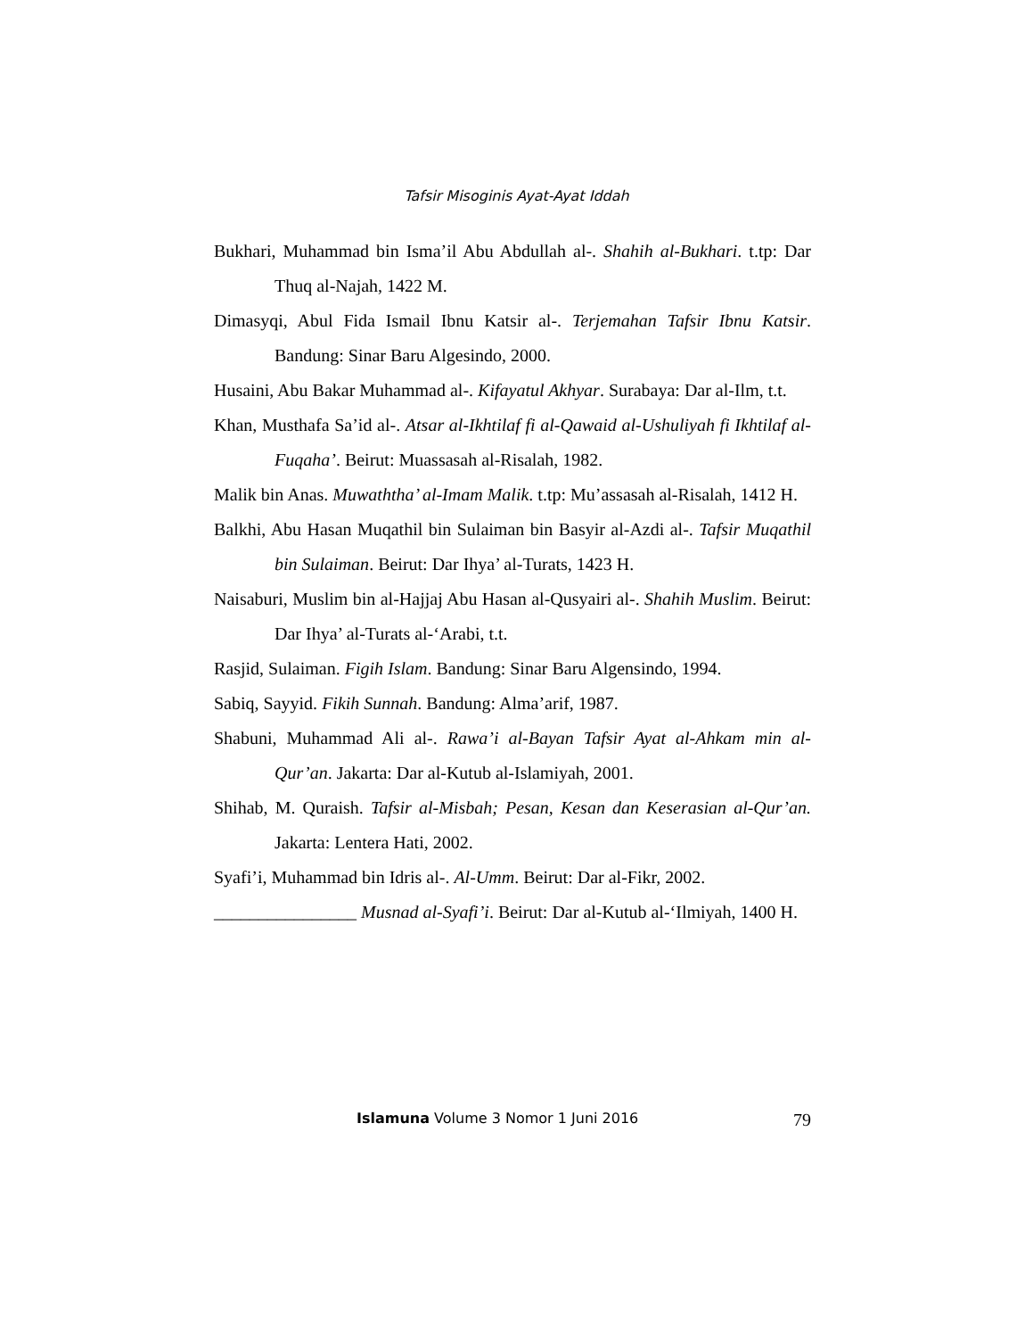Tafsir Misoginis Ayat-Ayat Iddah
Bukhari, Muhammad bin Isma’il Abu Abdullah al-. Shahih al-Bukhari. t.tp: Dar Thuq al-Najah, 1422 M.
Dimasyqi, Abul Fida Ismail Ibnu Katsir al-. Terjemahan Tafsir Ibnu Katsir. Bandung: Sinar Baru Algesindo, 2000.
Husaini, Abu Bakar Muhammad al-. Kifayatul Akhyar. Surabaya: Dar al-Ilm, t.t.
Khan, Musthafa Sa’id al-. Atsar al-Ikhtilaf fi al-Qawaid al-Ushuliyah fi Ikhtilaf al-Fuqaha’. Beirut: Muassasah al-Risalah, 1982.
Malik bin Anas. Muwaththa’ al-Imam Malik. t.tp: Mu’assasah al-Risalah, 1412 H.
Balkhi, Abu Hasan Muqathil bin Sulaiman bin Basyir al-Azdi al-. Tafsir Muqathil bin Sulaiman. Beirut: Dar Ihya’ al-Turats, 1423 H.
Naisaburi, Muslim bin al-Hajjaj Abu Hasan al-Qusyairi al-. Shahih Muslim. Beirut: Dar Ihya’ al-Turats al-‘Arabi, t.t.
Rasjid, Sulaiman. Figih Islam. Bandung: Sinar Baru Algensindo, 1994.
Sabiq, Sayyid. Fikih Sunnah. Bandung: Alma’arif, 1987.
Shabuni, Muhammad Ali al-. Rawa’i al-Bayan Tafsir Ayat al-Ahkam min al-Qur’an. Jakarta: Dar al-Kutub al-Islamiyah, 2001.
Shihab, M. Quraish. Tafsir al-Misbah; Pesan, Kesan dan Keserasian al-Qur’an. Jakarta: Lentera Hati, 2002.
Syafi’i, Muhammad bin Idris al-. Al-Umm. Beirut: Dar al-Fikr, 2002.
________________ Musnad al-Syafi’i. Beirut: Dar al-Kutub al-‘Ilmiyah, 1400 H.
Islamuna Volume 3 Nomor 1 Juni 2016 79